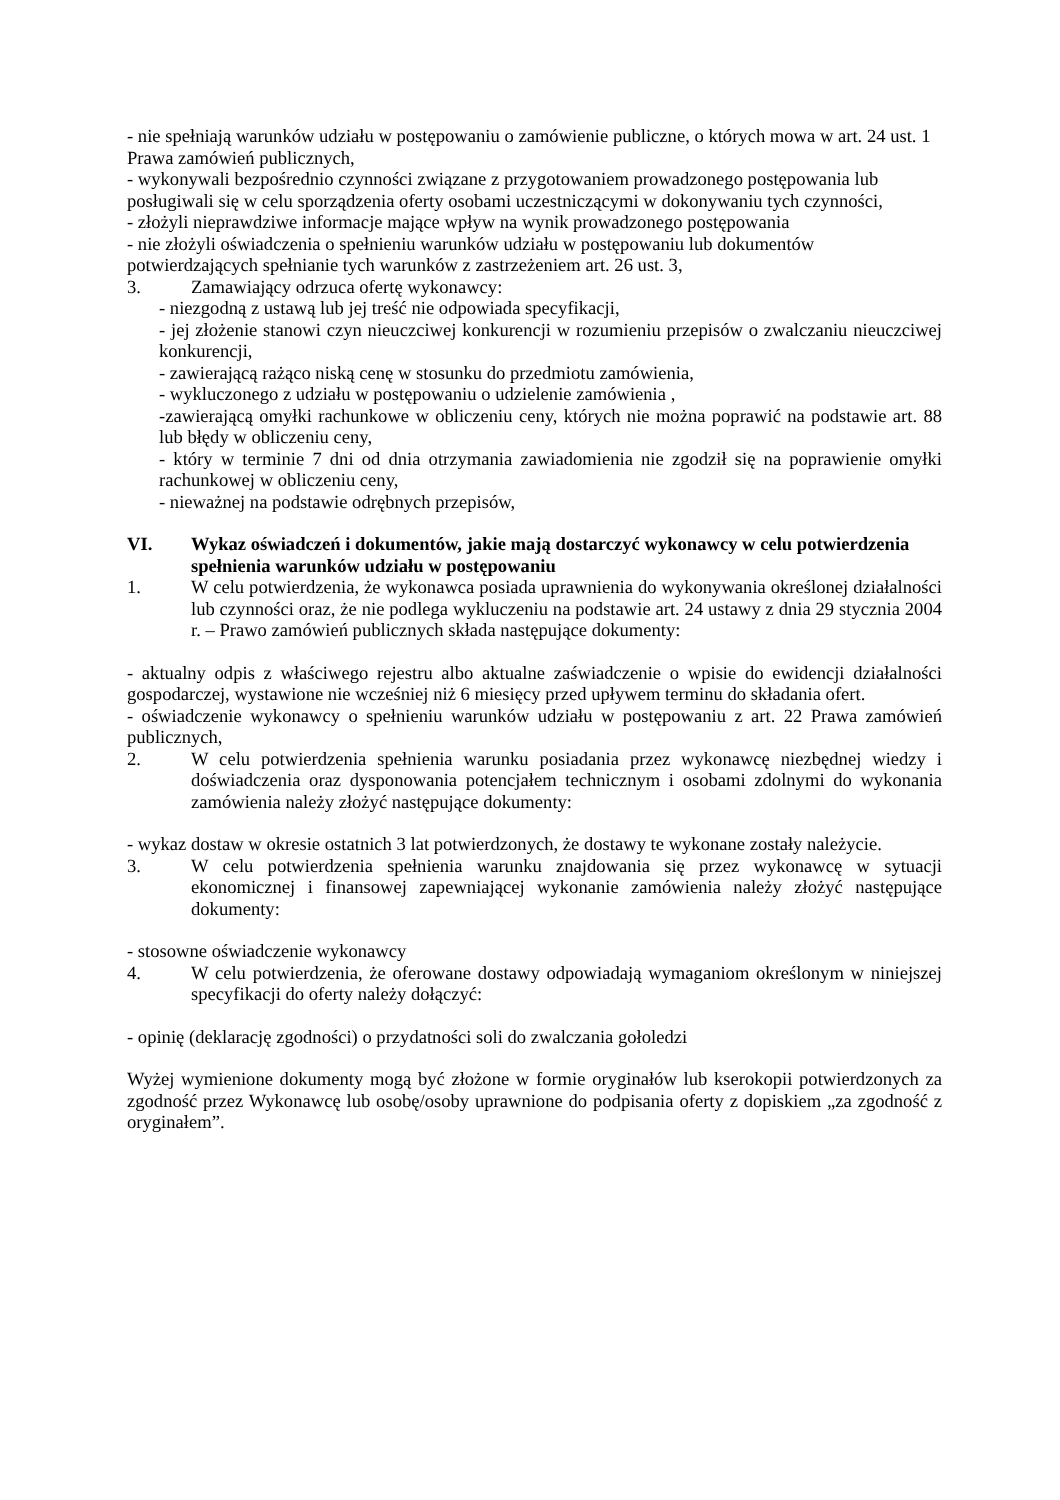- nie spełniają warunków udziału w postępowaniu o zamówienie publiczne, o których mowa w art. 24 ust. 1 Prawa zamówień publicznych,
- wykonywali bezpośrednio czynności związane z przygotowaniem prowadzonego postępowania lub posługiwali się w celu sporządzenia oferty osobami uczestniczącymi w dokonywaniu tych czynności,
- złożyli nieprawdziwe informacje mające wpływ na wynik prowadzonego postępowania
- nie złożyli oświadczenia o spełnieniu warunków udziału w postępowaniu lub dokumentów potwierdzających spełnianie tych warunków z zastrzeżeniem art. 26 ust. 3,
3. Zamawiający odrzuca ofertę wykonawcy:
- niezgodną z ustawą lub jej treść nie odpowiada specyfikacji,
- jej złożenie stanowi czyn nieuczciwej konkurencji w rozumieniu przepisów o zwalczaniu nieuczciwej konkurencji,
- zawierającą rażąco niską cenę w stosunku do przedmiotu zamówienia,
- wykluczonego z udziału w postępowaniu o udzielenie zamówienia ,
-zawierającą omyłki rachunkowe w obliczeniu ceny, których nie można poprawić na podstawie art. 88 lub błędy w obliczeniu ceny,
- który w terminie 7 dni od dnia otrzymania zawiadomienia nie zgodził się na poprawienie omyłki rachunkowej w obliczeniu ceny,
- nieważnej na podstawie odrębnych przepisów,
VI. Wykaz oświadczeń i dokumentów, jakie mają dostarczyć wykonawcy w celu potwierdzenia spełnienia warunków udziału w postępowaniu
1. W celu potwierdzenia, że wykonawca posiada uprawnienia do wykonywania określonej działalności lub czynności oraz, że nie podlega wykluczeniu na podstawie art. 24 ustawy z dnia 29 stycznia 2004 r. – Prawo zamówień publicznych składa następujące dokumenty:
- aktualny odpis z właściwego rejestru albo aktualne zaświadczenie o wpisie do ewidencji działalności gospodarczej, wystawione nie wcześniej niż 6 miesięcy przed upływem terminu do składania ofert.
- oświadczenie wykonawcy o spełnieniu warunków udziału w postępowaniu z art. 22 Prawa zamówień publicznych,
2. W celu potwierdzenia spełnienia warunku posiadania przez wykonawcę niezbędnej wiedzy i doświadczenia oraz dysponowania potencjałem technicznym i osobami zdolnymi do wykonania zamówienia należy złożyć następujące dokumenty:
- wykaz dostaw w okresie ostatnich 3 lat potwierdzonych, że dostawy te wykonane zostały należycie.
3. W celu potwierdzenia spełnienia warunku znajdowania się przez wykonawcę w sytuacji ekonomicznej i finansowej zapewniającej wykonanie zamówienia należy złożyć następujące dokumenty:
- stosowne oświadczenie wykonawcy
4. W celu potwierdzenia, że oferowane dostawy odpowiadają wymaganiom określonym w niniejszej specyfikacji do oferty należy dołączyć:
- opinię (deklarację zgodności) o przydatności soli do zwalczania gołoledzi
Wyżej wymienione dokumenty mogą być złożone w formie oryginałów lub kserokopii potwierdzonych za zgodność przez Wykonawcę lub osobę/osoby uprawnione do podpisania oferty z dopiskiem „za zgodność z oryginałem”.